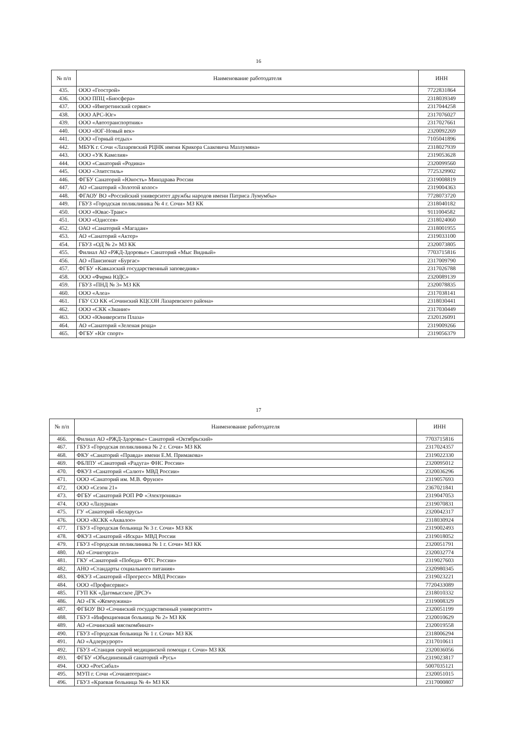16
| № п/п | Наименование работодателя | ИНН |
| --- | --- | --- |
| 435. | ООО «Геострой» | 7722831864 |
| 436. | ООО ППЦ «Биосфера» | 2318039349 |
| 437. | ООО «Имеретинский сервис» | 2317044258 |
| 438. | ООО АРС-Юг» | 2317076027 |
| 439. | ООО «Автотранспортник» | 2317027661 |
| 440. | ООО «ЮГ-Новый век» | 2320092269 |
| 441. | ООО «Горный отдых» | 7105041896 |
| 442. | МБУК г. Сочи «Лазаревский РЦНК имени Крикора Сааковича Мазлумяна» | 2318027939 |
| 443. | ООО «УК Камелия» | 2319053628 |
| 444. | ООО «Санаторий «Родина» | 2320099560 |
| 445. | ООО «Элитстиль» | 7725329902 |
| 446. | ФГБУ Санаторий «Юность» Минздрава России | 2319008819 |
| 447. | АО «Санаторий «Золотой колос» | 2319004363 |
| 448. | ФГАОУ ВО «Российский университет дружбы народов имени Патриса Лумумбы» | 7728073720 |
| 449. | ГБУЗ «Городская поликлиника № 4 г. Сочи» МЗ КК | 2318040182 |
| 450. | ООО «Ювас-Транс» | 9111004582 |
| 451. | ООО «Одиссея» | 2318024060 |
| 452. | ОАО «Санаторий «Магадан» | 2318001955 |
| 453. | АО «Санаторий «Актер» | 2319033100 |
| 454. | ГБУЗ «ОД № 2» МЗ КК | 2320073805 |
| 455. | Филиал АО «РЖД-Здоровье» Санаторий «Мыс Видный» | 7703715816 |
| 456. | АО «Пансионат «Бургас» | 2317009790 |
| 457. | ФГБУ «Кавказский государственный заповедник» | 2317026788 |
| 458. | ООО «Фирма ЮДС» | 2320089139 |
| 459. | ГБУЗ «ПНД № 3» МЗ КК | 2320078835 |
| 460. | ООО «Алеа» | 2317038141 |
| 461. | ГБУ СО КК «Сочинский КЦСОН Лазаревского района» | 2318030441 |
| 462. | ООО «СКК «Знание» | 2317030449 |
| 463. | ООО «Юниверсити Плаза» | 2320126091 |
| 464. | АО «Санаторий «Зеленая роща» | 2319009266 |
| 465. | ФГБУ «Юг спорт» | 2319056379 |
17
| № п/п | Наименование работодателя | ИНН |
| --- | --- | --- |
| 466. | Филиал АО «РЖД-Здоровье» Санаторий «Октябрьский» | 7703715816 |
| 467. | ГБУЗ «Городская поликлиника № 2 г. Сочи» МЗ КК | 2317024357 |
| 468. | ФКУ «Санаторий «Правда» имени Е.М. Примакова» | 2319022330 |
| 469. | ФБЛПУ «Санаторий «Радуга» ФНС России» | 2320095012 |
| 470. | ФКУЗ «Санаторий «Салют» МВД России» | 2320036296 |
| 471. | ООО «Санаторий им. М.В. Фрунзе» | 2319057693 |
| 472. | ООО «Сезон 21» | 2367021841 |
| 473. | ФГБУ «Санаторий РОП РФ «Электроника» | 2319047053 |
| 474. | ООО «Лазурная» | 2319070831 |
| 475. | ГУ «Санаторий «Беларусь» | 2320042317 |
| 476. | ООО «КСКК «Аквалоо» | 2318030924 |
| 477. | ГБУЗ «Городская больница № 3 г. Сочи» МЗ КК | 2319002493 |
| 478. | ФКУЗ «Санаторий «Искра» МВД России | 2319018052 |
| 479. | ГБУЗ «Городская поликлиника № 1 г. Сочи» МЗ КК | 2320051791 |
| 480. | АО «Сочигоргаз» | 2320032774 |
| 481. | ГКУ «Санаторий «Победа» ФТС России» | 2319027603 |
| 482. | АНО «Стандарты социального питания» | 2320980345 |
| 483. | ФКУЗ «Санаторий «Прогресс» МВД России» | 2319023221 |
| 484. | ООО «Профисервис» | 7720433089 |
| 485. | ГУП КК «Дагомысское ДРСУ» | 2318010332 |
| 486. | АО «ГК «Жемчужина» | 2319008329 |
| 487. | ФГБОУ ВО «Сочинский государственный университет» | 2320051199 |
| 488. | ГБУЗ «Инфекционная больница № 2» МЗ КК | 2320010629 |
| 489. | АО «Сочинский мясокомбинат» | 2320019558 |
| 490. | ГБУЗ «Городская больница № 1 г. Сочи» МЗ КК | 2318006294 |
| 491. | АО «Адлеркурорт» | 2317010611 |
| 492. | ГБУЗ «Станция скорой медицинской помощи г. Сочи» МЗ КК | 2320036056 |
| 493. | ФГБУ «Объединенный санаторий «Русь» | 2319023817 |
| 494. | ООО «РогСибал» | 5007035121 |
| 495. | МУП г. Сочи «Сочиавтотранс» | 2320051015 |
| 496. | ГБУЗ «Краевая больница № 4» МЗ КК | 2317000807 |